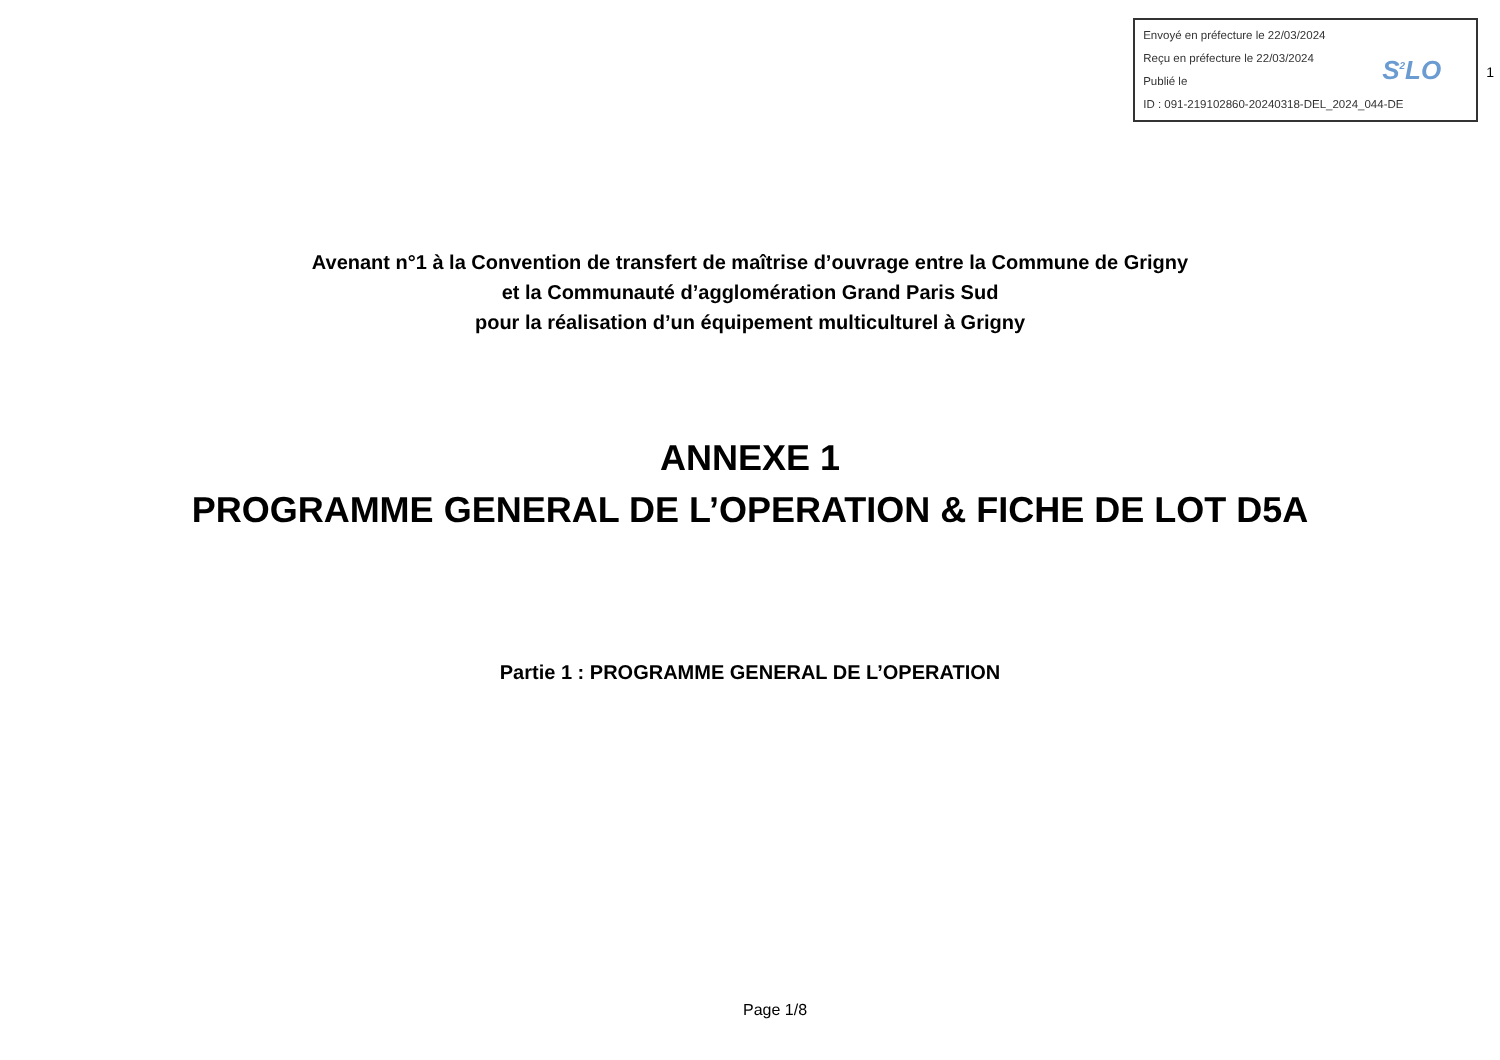Envoyé en préfecture le 22/03/2024
Reçu en préfecture le 22/03/2024
Publié le
ID : 091-219102860-20240318-DEL_2024_044-DE
S<sup>2</sup>LO
1
Avenant n°1 à la Convention de transfert de maîtrise d’ouvrage entre la Commune de Grigny
et la Communauté d’agglomération Grand Paris Sud
pour la réalisation d’un équipement multiculturel à Grigny
ANNEXE 1
PROGRAMME GENERAL DE L’OPERATION & FICHE DE LOT D5A
Partie 1 : PROGRAMME GENERAL DE L’OPERATION
Page 1/8